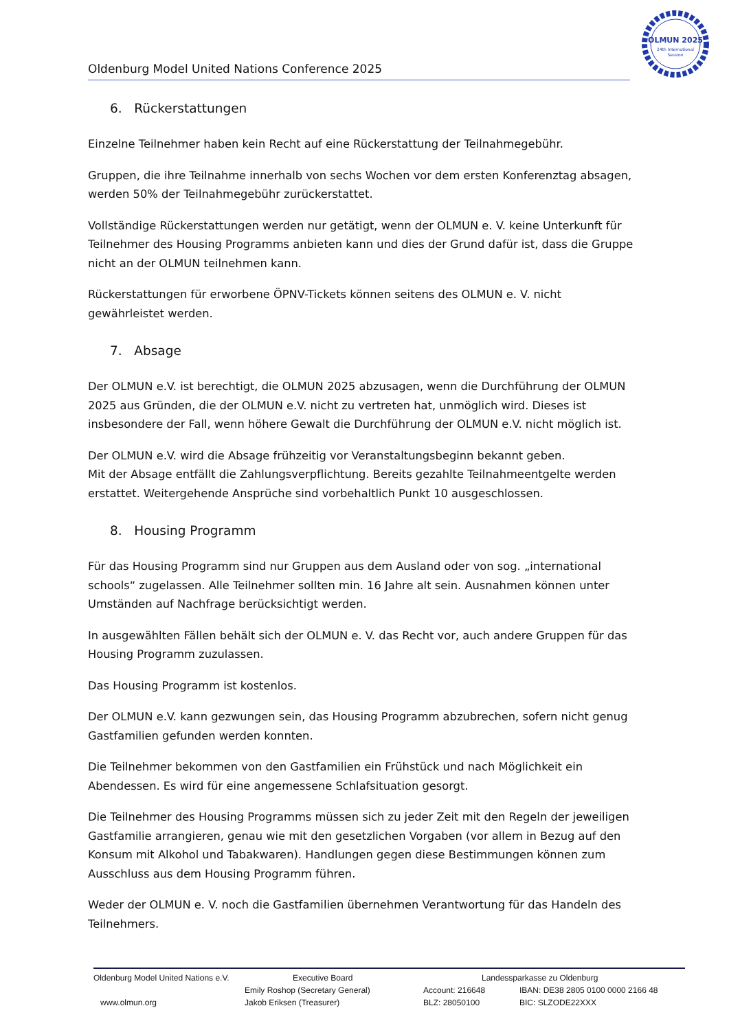Oldenburg Model United Nations Conference 2025
OLMUN 2025
24th International
Session
6. Rückerstattungen
Einzelne Teilnehmer haben kein Recht auf eine Rückerstattung der Teilnahmegebühr.
Gruppen, die ihre Teilnahme innerhalb von sechs Wochen vor dem ersten Konferenztag absagen, werden 50% der Teilnahmegebühr zurückerstattet.
Vollständige Rückerstattungen werden nur getätigt, wenn der OLMUN e. V. keine Unterkunft für Teilnehmer des Housing Programms anbieten kann und dies der Grund dafür ist, dass die Gruppe nicht an der OLMUN teilnehmen kann.
Rückerstattungen für erworbene ÖPNV-Tickets können seitens des OLMUN e. V. nicht gewährleistet werden.
7. Absage
Der OLMUN e.V. ist berechtigt, die OLMUN 2025 abzusagen, wenn die Durchführung der OLMUN 2025 aus Gründen, die der OLMUN e.V. nicht zu vertreten hat, unmöglich wird. Dieses ist insbesondere der Fall, wenn höhere Gewalt die Durchführung der OLMUN e.V. nicht möglich ist.
Der OLMUN e.V. wird die Absage frühzeitig vor Veranstaltungsbeginn bekannt geben.
Mit der Absage entfällt die Zahlungsverpflichtung. Bereits gezahlte Teilnahmeentgelte werden erstattet. Weitergehende Ansprüche sind vorbehaltlich Punkt 10 ausgeschlossen.
8. Housing Programm
Für das Housing Programm sind nur Gruppen aus dem Ausland oder von sog. „international schools“ zugelassen. Alle Teilnehmer sollten min. 16 Jahre alt sein. Ausnahmen können unter Umständen auf Nachfrage berücksichtigt werden.
In ausgewählten Fällen behält sich der OLMUN e. V. das Recht vor, auch andere Gruppen für das Housing Programm zuzulassen.
Das Housing Programm ist kostenlos.
Der OLMUN e.V. kann gezwungen sein, das Housing Programm abzubrechen, sofern nicht genug Gastfamilien gefunden werden konnten.
Die Teilnehmer bekommen von den Gastfamilien ein Frühstück und nach Möglichkeit ein Abendessen. Es wird für eine angemessene Schlafsituation gesorgt.
Die Teilnehmer des Housing Programms müssen sich zu jeder Zeit mit den Regeln der jeweiligen Gastfamilie arrangieren, genau wie mit den gesetzlichen Vorgaben (vor allem in Bezug auf den Konsum mit Alkohol und Tabakwaren). Handlungen gegen diese Bestimmungen können zum Ausschluss aus dem Housing Programm führen.
Weder der OLMUN e. V. noch die Gastfamilien übernehmen Verantwortung für das Handeln des Teilnehmers.
Oldenburg Model United Nations e.V.
Executive Board
Landessparkasse zu Oldenburg
Emily Roshop (Secretary General)
Account: 216648
IBAN: DE38 2805 0100 0000 2166 48
www.olmun.org
Jakob Eriksen (Treasurer)
BLZ: 28050100
BIC: SLZODE22XXX